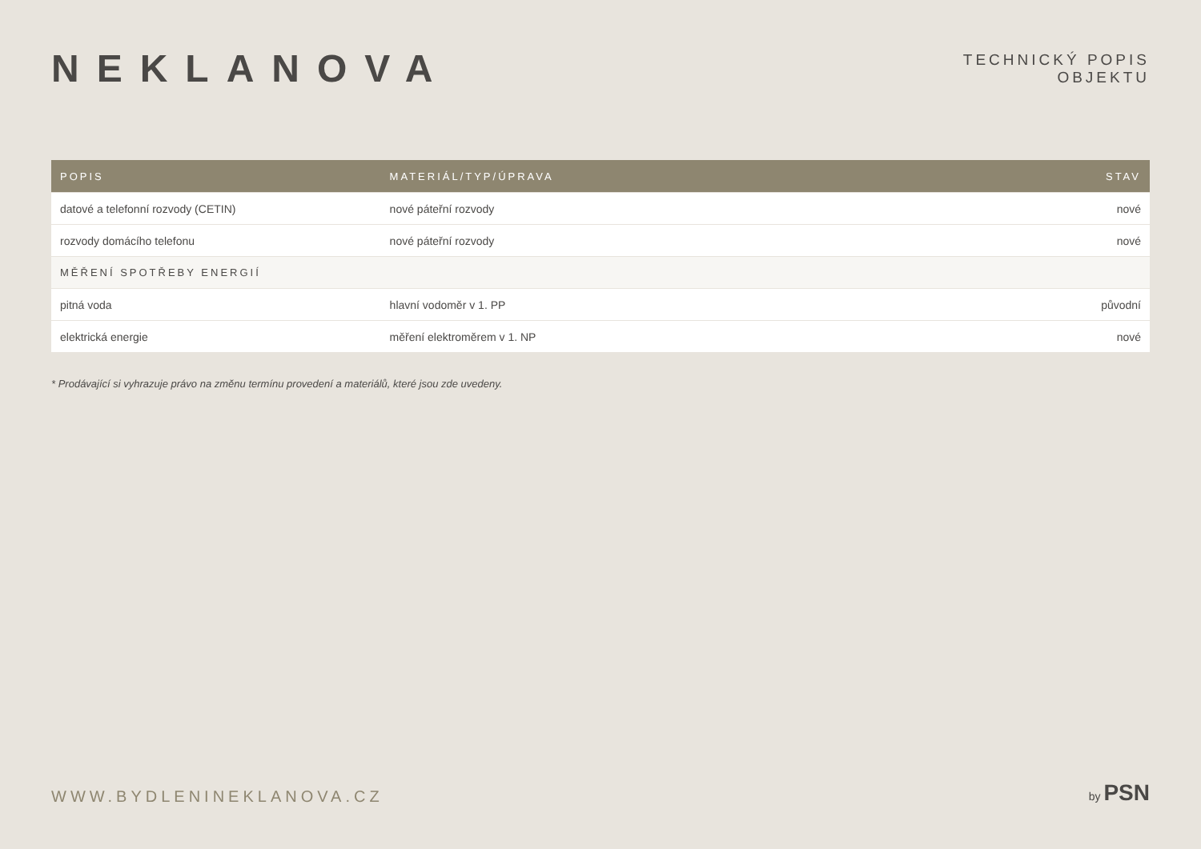NEKLANOVA
TECHNICKÝ POPIS
OBJEKTU
| POPIS | MATERIÁL/TYP/ÚPRAVA | STAV |
| --- | --- | --- |
| datové a telefonní rozvody (CETIN) | nové páteřní rozvody | nové |
| rozvody domácího telefonu | nové páteřní rozvody | nové |
| MĚŘENÍ SPOTŘEBY ENERGIÍ | | |
| pitná voda | hlavní vodoměr v 1. PP | původní |
| elektrická energie | měření elektroměrem v 1. NP | nové |
* Prodávající si vyhrazuje právo na změnu termínu provedení a materiálů, které jsou zde uvedeny.
WWW.BYDLENINEKLANOVA.CZ
by PSN